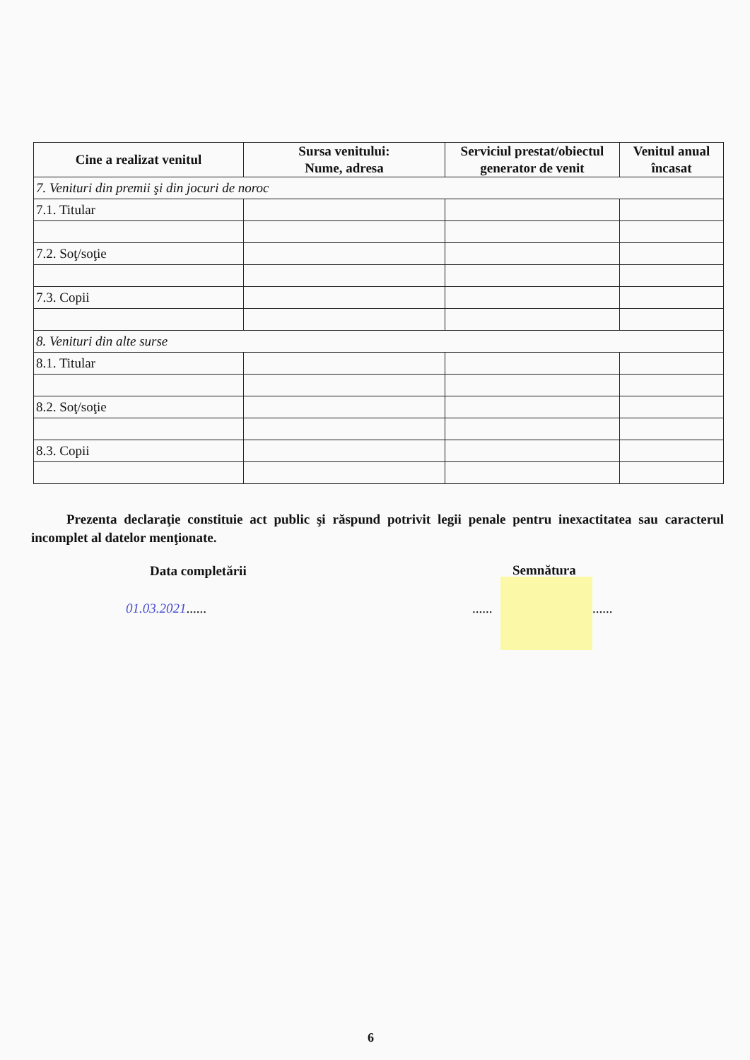| Cine a realizat venitul | Sursa venitului: Nume, adresa | Serviciul prestat/obiectul generator de venit | Venitul anual încasat |
| --- | --- | --- | --- |
| 7. Venituri din premii şi din jocuri de noroc | | | |
| 7.1. Titular | | | |
| 7.2. Soţ/soţie | | | |
| 7.3. Copii | | | |
| 8. Venituri din alte surse | | | |
| 8.1. Titular | | | |
| 8.2. Soţ/soţie | | | |
| 8.3. Copii | | | |
Prezenta declaraţie constituie act public şi răspund potrivit legii penale pentru inexactitatea sau caracterul incomplet al datelor menţionate.
Data completării Semnătura
01.03.2021...... ...... ......
6